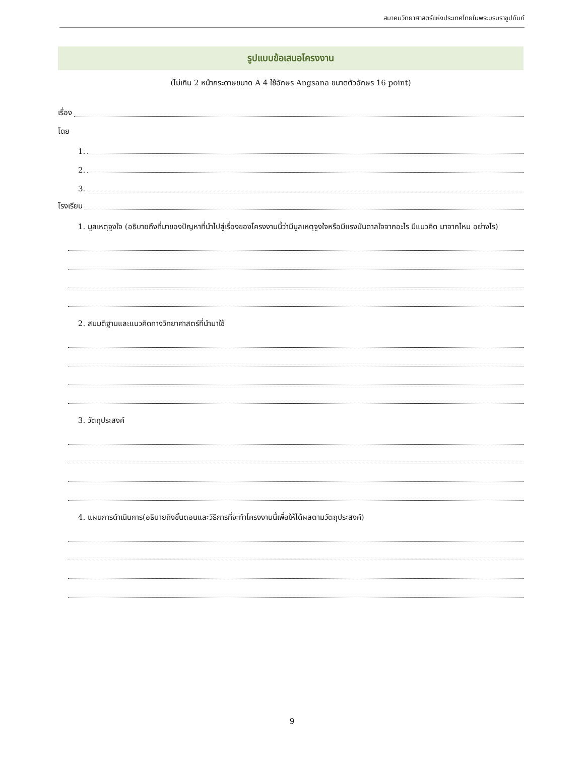สมาคมวิทยาศาสตร์แห่งประเทศไทยในพระบรมราชูปถัมภ์
รูปแบบข้อเสนอโครงงาน
(ไม่เกิน 2 หน้ากระดาษขนาด A 4 ใช้อักษร Angsana ขนาดตัวอักษร 16 point)
เรื่อง
โดย
1.
2.
3.
โรงเรียน
1. มูลเหตุจูงใจ (อธิบายถึงที่มาของปัญหาที่นำไปสู่เรื่องของโครงงานนี้ว่ามีมูลเหตุจูงใจหรือมีแรงบันดาลใจจากอะไร มีแนวคิด มาจากไหน อย่างไร)
2. สมมติฐานและแนวคิดทางวิทยาศาสตร์ที่นำมาใช้
3. วัตถุประสงค์
4. แผนการดำเนินการ(อธิบายถึงขั้นตอนและวิธีการที่จะทำโครงงานนี้เพื่อให้ได้ผลตามวัตถุประสงค์)
9